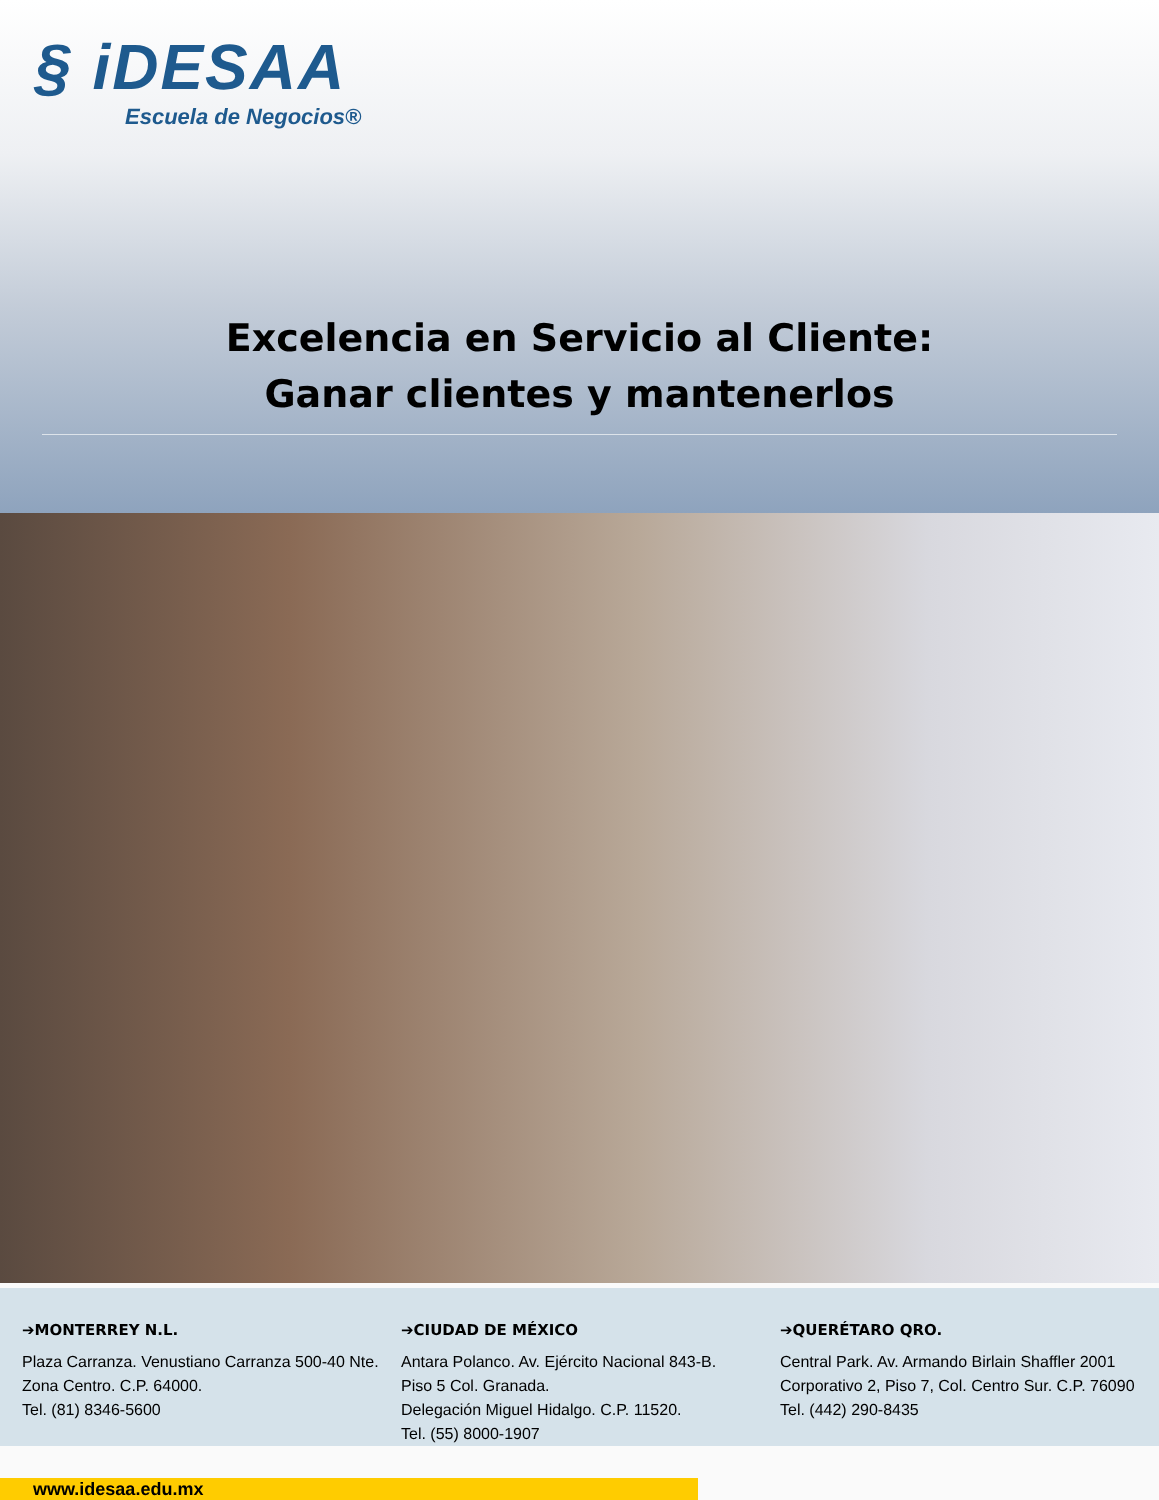§ iDESAA
Escuela de Negocios®
Excelencia en Servicio al Cliente:
Ganar clientes y mantenerlos
➔MONTERREY N.L.
Plaza Carranza. Venustiano Carranza 500-40 Nte.
Zona Centro. C.P. 64000.
Tel. (81) 8346-5600
➔CIUDAD DE MÉXICO
Antara Polanco. Av. Ejército Nacional 843-B.
Piso 5 Col. Granada.
Delegación Miguel Hidalgo. C.P. 11520.
Tel. (55) 8000-1907
➔QUERÉTARO QRO.
Central Park. Av. Armando Birlain Shaffler 2001 Corporativo 2, Piso 7, Col. Centro Sur. C.P. 76090
Tel. (442) 290-8435
www.idesaa.edu.mx